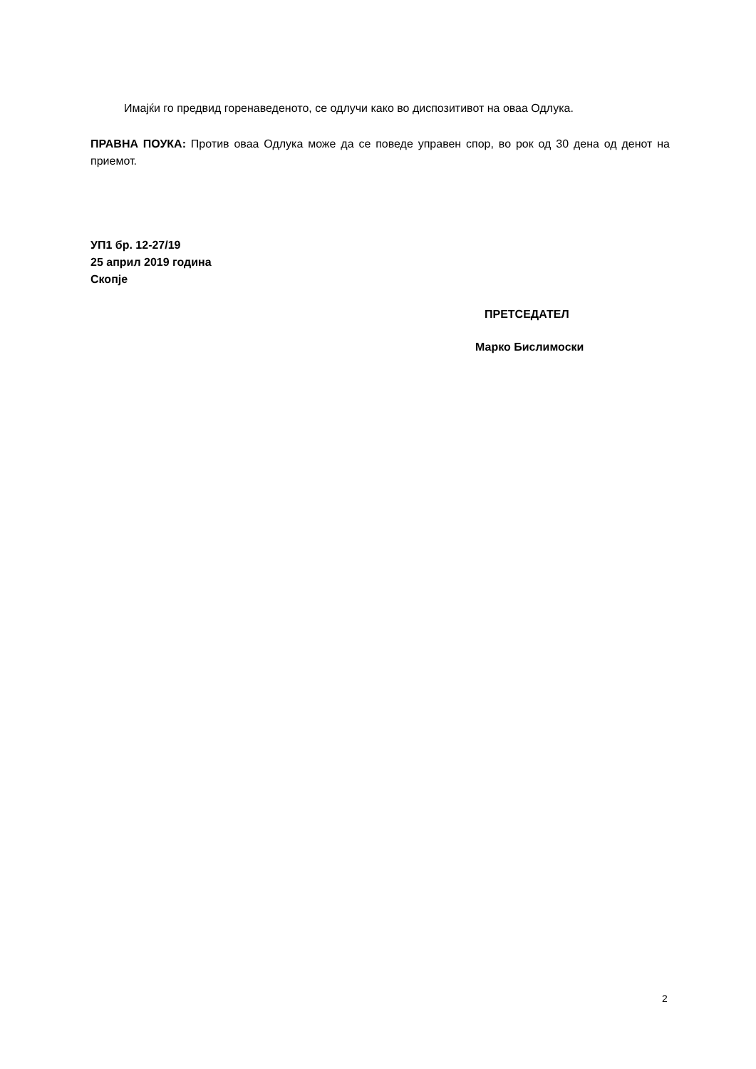Имајќи го предвид горенаведеното, се одлучи како во диспозитивот на оваа Одлука.
ПРАВНА ПОУКА: Против оваа Одлука може да се поведе управен спор, во рок од 30 дена од денот на приемот.
УП1 бр. 12-27/19
25 април 2019 година
Скопје
ПРЕТСЕДАТЕЛ
Марко Бислимоски
2